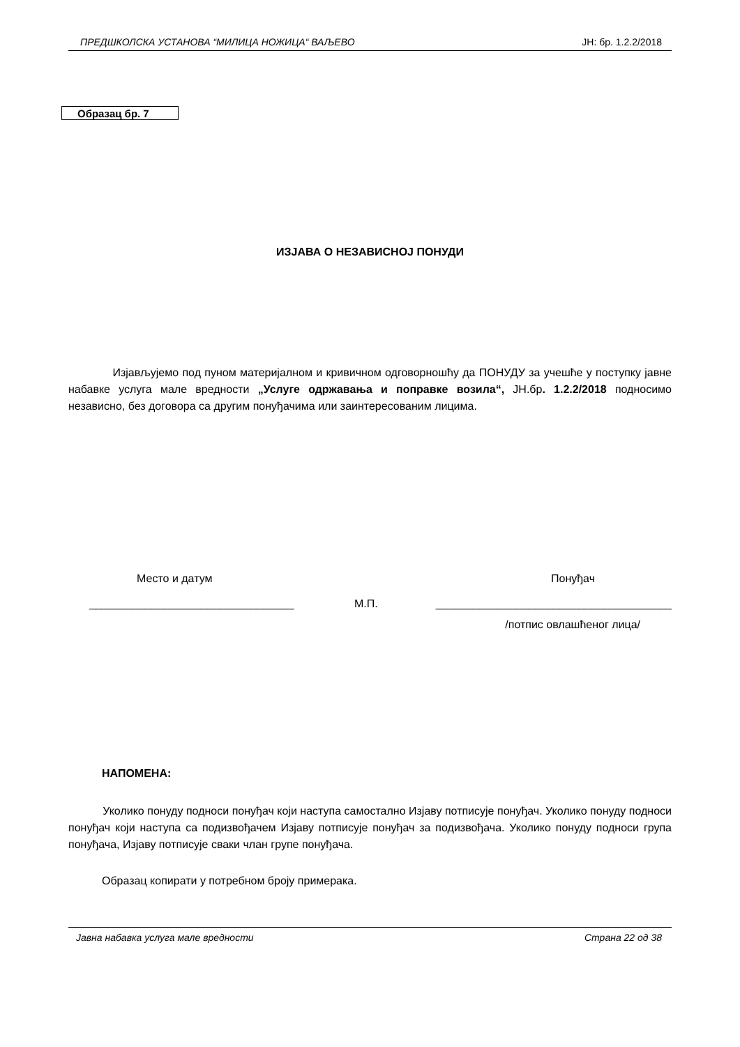ПРЕДШКОЛСКА УСТАНОВА “МИЛИЦА НОЖИЦА“ ВАЉЕВО ЈН: бр. 1.2.2/2018
Образац бр. 7
ИЗЈАВА О НЕЗАВИСНОЈ ПОНУДИ
Изјављујемо под пуном материјалном и кривичном одговорношћу да ПОНУДУ за учешће у поступку јавне набавке услуга мале вредности „Услуге одржавања и поправке возила“, ЈН.бр. 1.2.2/2018 подносимо независно, без договора са другим понуђачима или заинтересованим лицима.
Место и датум Понуђач
М.П.
_________________________________
______________________________________
/потпис овлашћеног лица/
НАПОМЕНА:
Уколико понуду подноси понуђач који наступа самостално Изјаву потписује понуђач. Уколико понуду подноси понуђач који наступа са подизвођачем Изјаву потписује понуђач за подизвођача. Уколико понуду подноси група понуђача, Изјаву потписује сваки члан групе понуђача.
Образац копирати у потребном броју примерака.
Јавна набавка услуга мале вредности Страна 22 од 38